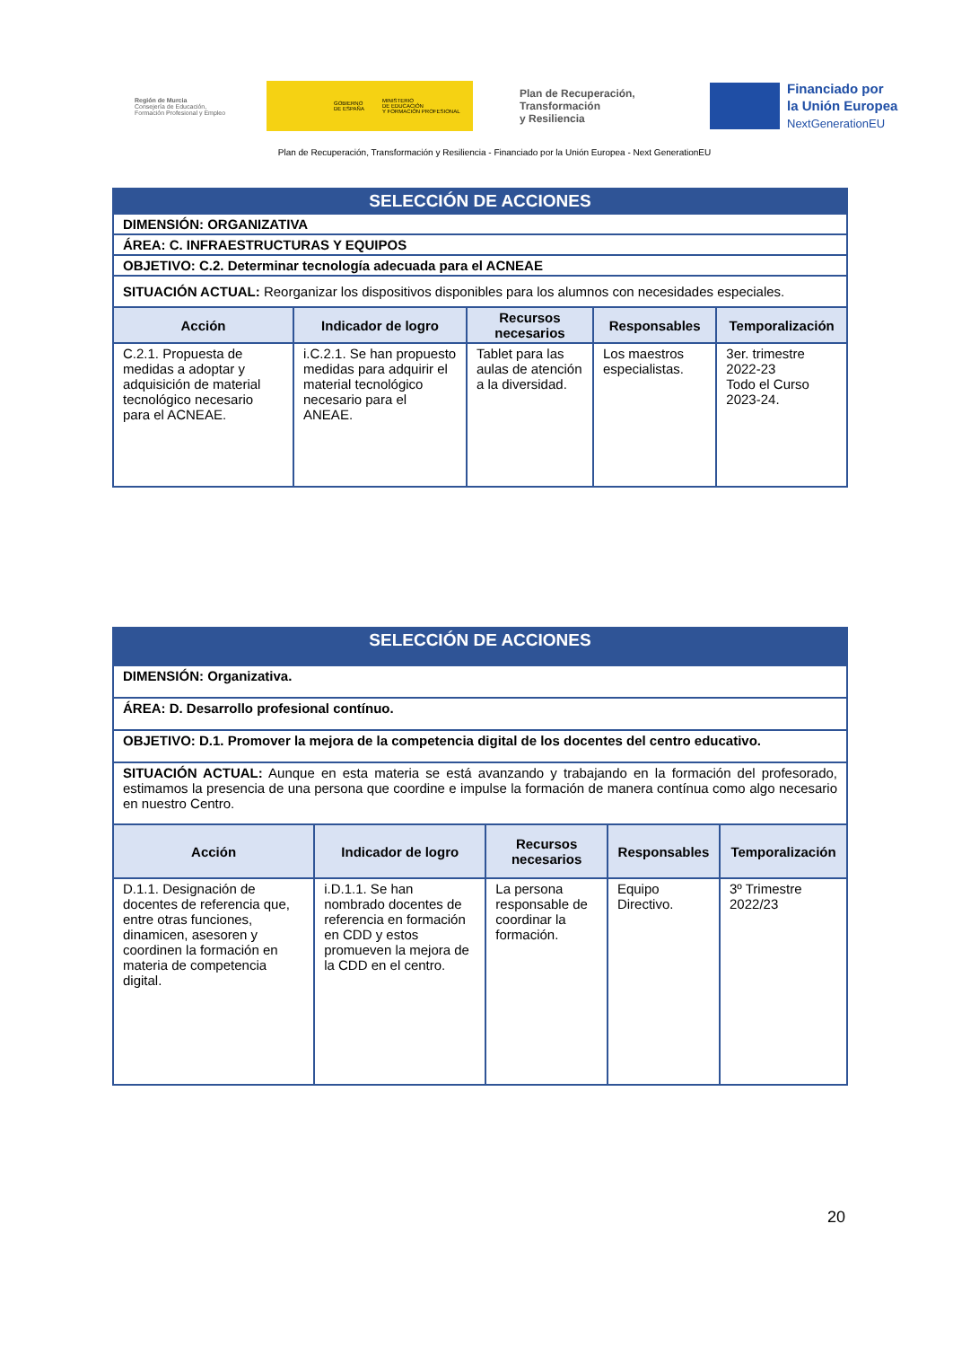Región de Murcia
Consejería de Educación,
Formación Profesional y Empleo
GOBIERNO
DE ESPAÑA MINISTERIO
DE EDUCACIÓN
Y FORMACIÓN PROFESIONAL
Plan de Recuperación,
Transformación
y Resiliencia
Financiado por
la Unión Europea
NextGenerationEU
Plan de Recuperación, Transformación y Resiliencia - Financiado por la Unión Europea - Next GenerationEU
| SELECCIÓN DE ACCIONES | | | | |
| DIMENSIÓN: ORGANIZATIVA | | | | |
| ÁREA: C. INFRAESTRUCTURAS Y EQUIPOS | | | | |
| OBJETIVO: C.2. Determinar tecnología adecuada para el ACNEAE | | | | |
| SITUACIÓN ACTUAL: Reorganizar los dispositivos disponibles para los alumnos con necesidades especiales. | | | | |
| Acción | Indicador de logro | Recursos necesarios | Responsables | Temporalización |
| C.2.1. Propuesta de medidas a adoptar y adquisición de material tecnológico necesario para el ACNEAE. | i.C.2.1. Se han propuesto medidas para adquirir el material tecnológico necesario para el ANEAE. | Tablet para las aulas de atención a la diversidad. | Los maestros especialistas. | 3er. trimestre 2022-23 Todo el Curso 2023-24. |
| SELECCIÓN DE ACCIONES | | | | |
| DIMENSIÓN: Organizativa. | | | | |
| ÁREA: D. Desarrollo profesional contínuo. | | | | |
| OBJETIVO: D.1. Promover la mejora de la competencia digital de los docentes del centro educativo. | | | | |
| SITUACIÓN ACTUAL: Aunque en esta materia se está avanzando y trabajando en la formación del profesorado, estimamos la presencia de una persona que coordine e impulse la formación de manera contínua como algo necesario en nuestro Centro. | | | | |
| Acción | Indicador de logro | Recursos necesarios | Responsables | Temporalización |
| D.1.1. Designación de docentes de referencia que, entre otras funciones, dinamicen, asesoren y coordinen la formación en materia de competencia digital. | i.D.1.1. Se han nombrado docentes de referencia en formación en CDD y estos promueven la mejora de la CDD en el centro. | La persona responsable de coordinar la formación. | Equipo Directivo. | 3º Trimestre 2022/23 |
20